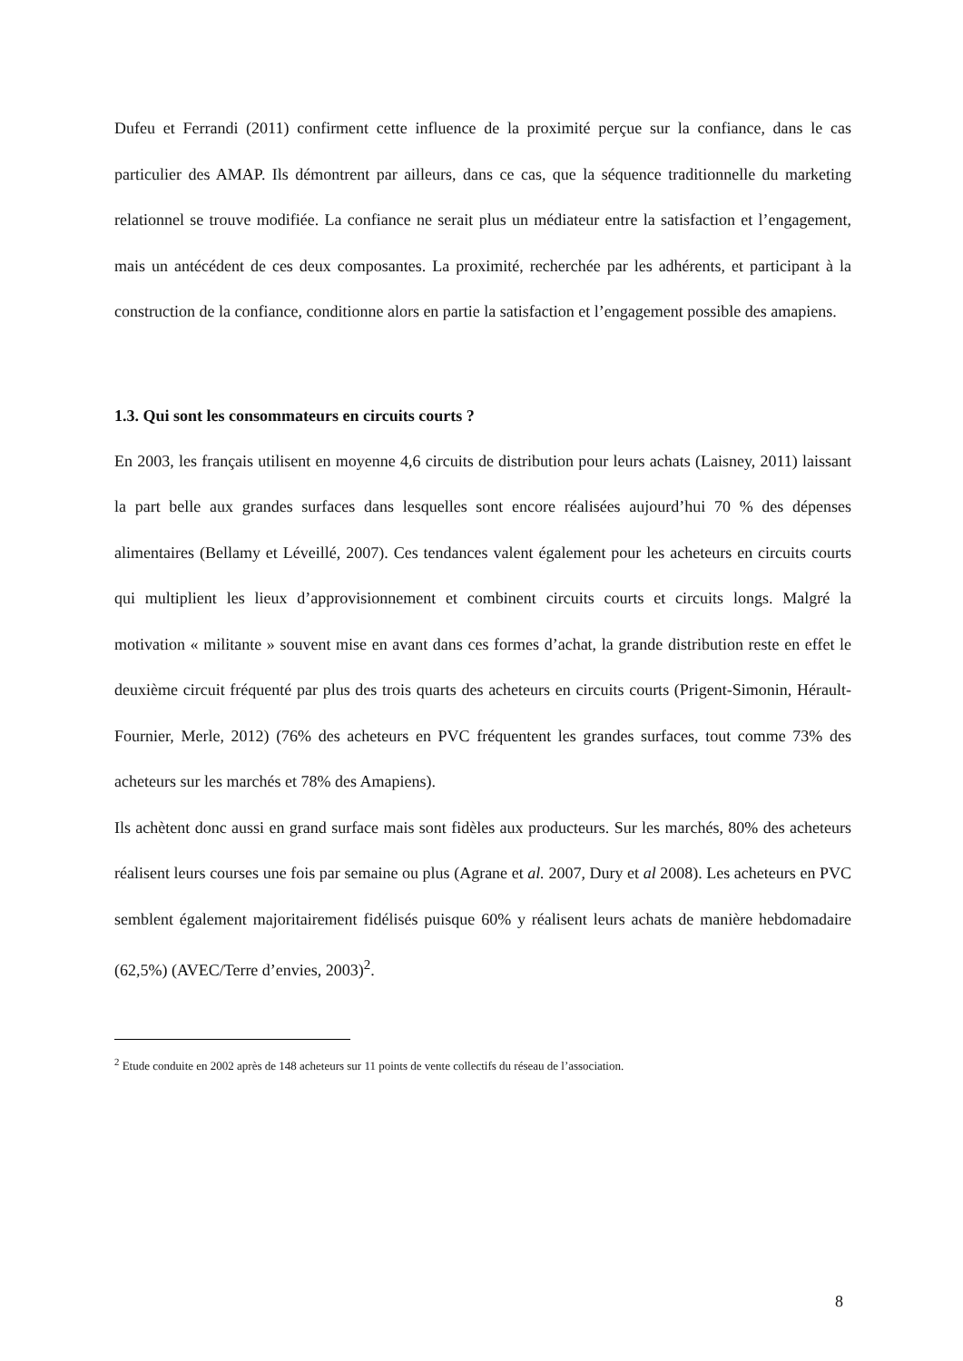Dufeu et Ferrandi (2011) confirment cette influence de la proximité perçue sur la confiance, dans le cas particulier des AMAP. Ils démontrent par ailleurs, dans ce cas, que la séquence traditionnelle du marketing relationnel se trouve modifiée. La confiance ne serait plus un médiateur entre la satisfaction et l’engagement, mais un antécédent de ces deux composantes. La proximité, recherchée par les adhérents, et participant à la construction de la confiance, conditionne alors en partie la satisfaction et l’engagement possible des amapiens.
1.3. Qui sont les consommateurs en circuits courts ?
En 2003, les français utilisent en moyenne 4,6 circuits de distribution pour leurs achats (Laisney, 2011) laissant la part belle aux grandes surfaces dans lesquelles sont encore réalisées aujourd’hui 70 % des dépenses alimentaires (Bellamy et Léveillé, 2007). Ces tendances valent également pour les acheteurs en circuits courts qui multiplient les lieux d’approvisionnement et combinent circuits courts et circuits longs. Malgré la motivation « militante » souvent mise en avant dans ces formes d’achat, la grande distribution reste en effet le deuxième circuit fréquenté par plus des trois quarts des acheteurs en circuits courts (Prigent-Simonin, Hérault-Fournier, Merle, 2012) (76% des acheteurs en PVC fréquentent les grandes surfaces, tout comme 73% des acheteurs sur les marchés et 78% des Amapiens).
Ils achètent donc aussi en grand surface mais sont fidèles aux producteurs. Sur les marchés, 80% des acheteurs réalisent leurs courses une fois par semaine ou plus (Agrane et al. 2007, Dury et al 2008). Les acheteurs en PVC semblent également majoritairement fidélisés puisque 60% y réalisent leurs achats de manière hebdomadaire (62,5%) (AVEC/Terre d’envies, 2003)<sup>2</sup>.
<sup>2</sup> Etude conduite en 2002 après de 148 acheteurs sur 11 points de vente collectifs du réseau de l’association.
8